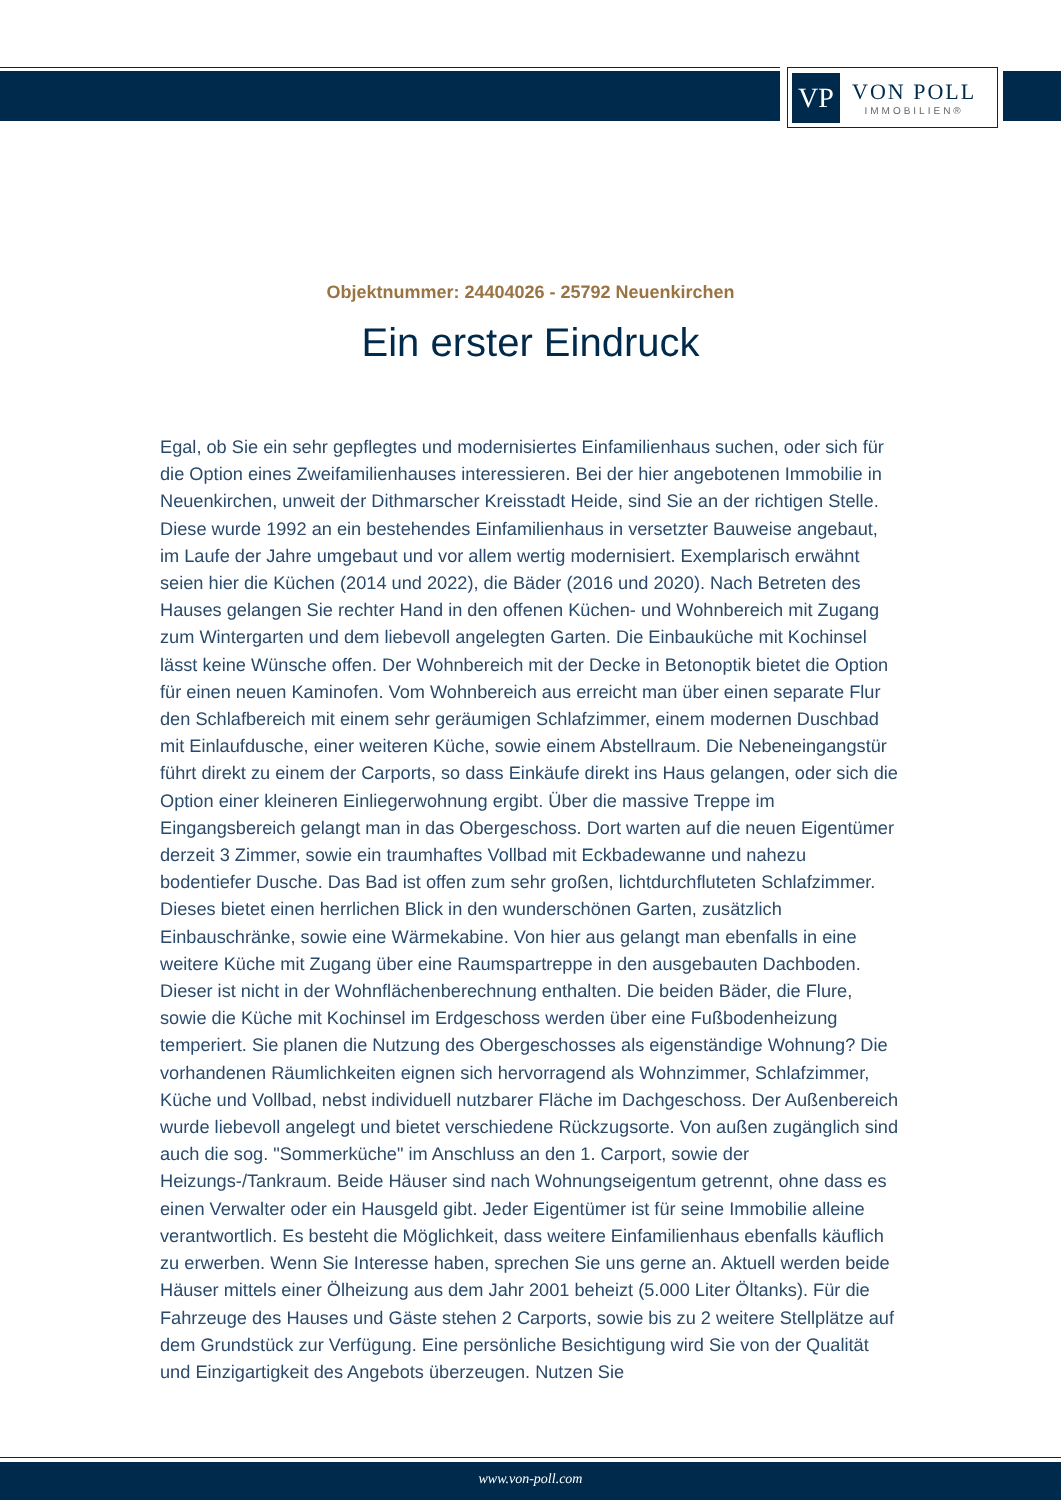VP
VON POLL
IMMOBILIEN®
Objektnummer: 24404026 - 25792 Neuenkirchen
Ein erster Eindruck
Egal, ob Sie ein sehr gepflegtes und modernisiertes Einfamilienhaus suchen, oder sich für die Option eines Zweifamilienhauses interessieren. Bei der hier angebotenen Immobilie in Neuenkirchen, unweit der Dithmarscher Kreisstadt Heide, sind Sie an der richtigen Stelle. Diese wurde 1992 an ein bestehendes Einfamilienhaus in versetzter Bauweise angebaut, im Laufe der Jahre umgebaut und vor allem wertig modernisiert. Exemplarisch erwähnt seien hier die Küchen (2014 und 2022), die Bäder (2016 und 2020). Nach Betreten des Hauses gelangen Sie rechter Hand in den offenen Küchen- und Wohnbereich mit Zugang zum Wintergarten und dem liebevoll angelegten Garten. Die Einbauküche mit Kochinsel lässt keine Wünsche offen. Der Wohnbereich mit der Decke in Betonoptik bietet die Option für einen neuen Kaminofen. Vom Wohnbereich aus erreicht man über einen separate Flur den Schlafbereich mit einem sehr geräumigen Schlafzimmer, einem modernen Duschbad mit Einlaufdusche, einer weiteren Küche, sowie einem Abstellraum. Die Nebeneingangstür führt direkt zu einem der Carports, so dass Einkäufe direkt ins Haus gelangen, oder sich die Option einer kleineren Einliegerwohnung ergibt. Über die massive Treppe im Eingangsbereich gelangt man in das Obergeschoss. Dort warten auf die neuen Eigentümer derzeit 3 Zimmer, sowie ein traumhaftes Vollbad mit Eckbadewanne und nahezu bodentiefer Dusche. Das Bad ist offen zum sehr großen, lichtdurchfluteten Schlafzimmer. Dieses bietet einen herrlichen Blick in den wunderschönen Garten, zusätzlich Einbauschränke, sowie eine Wärmekabine. Von hier aus gelangt man ebenfalls in eine weitere Küche mit Zugang über eine Raumspartreppe in den ausgebauten Dachboden. Dieser ist nicht in der Wohnflächenberechnung enthalten. Die beiden Bäder, die Flure, sowie die Küche mit Kochinsel im Erdgeschoss werden über eine Fußbodenheizung temperiert. Sie planen die Nutzung des Obergeschosses als eigenständige Wohnung? Die vorhandenen Räumlichkeiten eignen sich hervorragend als Wohnzimmer, Schlafzimmer, Küche und Vollbad, nebst individuell nutzbarer Fläche im Dachgeschoss. Der Außenbereich wurde liebevoll angelegt und bietet verschiedene Rückzugsorte. Von außen zugänglich sind auch die sog. "Sommerküche" im Anschluss an den 1. Carport, sowie der Heizungs-/Tankraum. Beide Häuser sind nach Wohnungseigentum getrennt, ohne dass es einen Verwalter oder ein Hausgeld gibt. Jeder Eigentümer ist für seine Immobilie alleine verantwortlich. Es besteht die Möglichkeit, dass weitere Einfamilienhaus ebenfalls käuflich zu erwerben. Wenn Sie Interesse haben, sprechen Sie uns gerne an. Aktuell werden beide Häuser mittels einer Ölheizung aus dem Jahr 2001 beheizt (5.000 Liter Öltanks). Für die Fahrzeuge des Hauses und Gäste stehen 2 Carports, sowie bis zu 2 weitere Stellplätze auf dem Grundstück zur Verfügung. Eine persönliche Besichtigung wird Sie von der Qualität und Einzigartigkeit des Angebots überzeugen. Nutzen Sie
www.von-poll.com